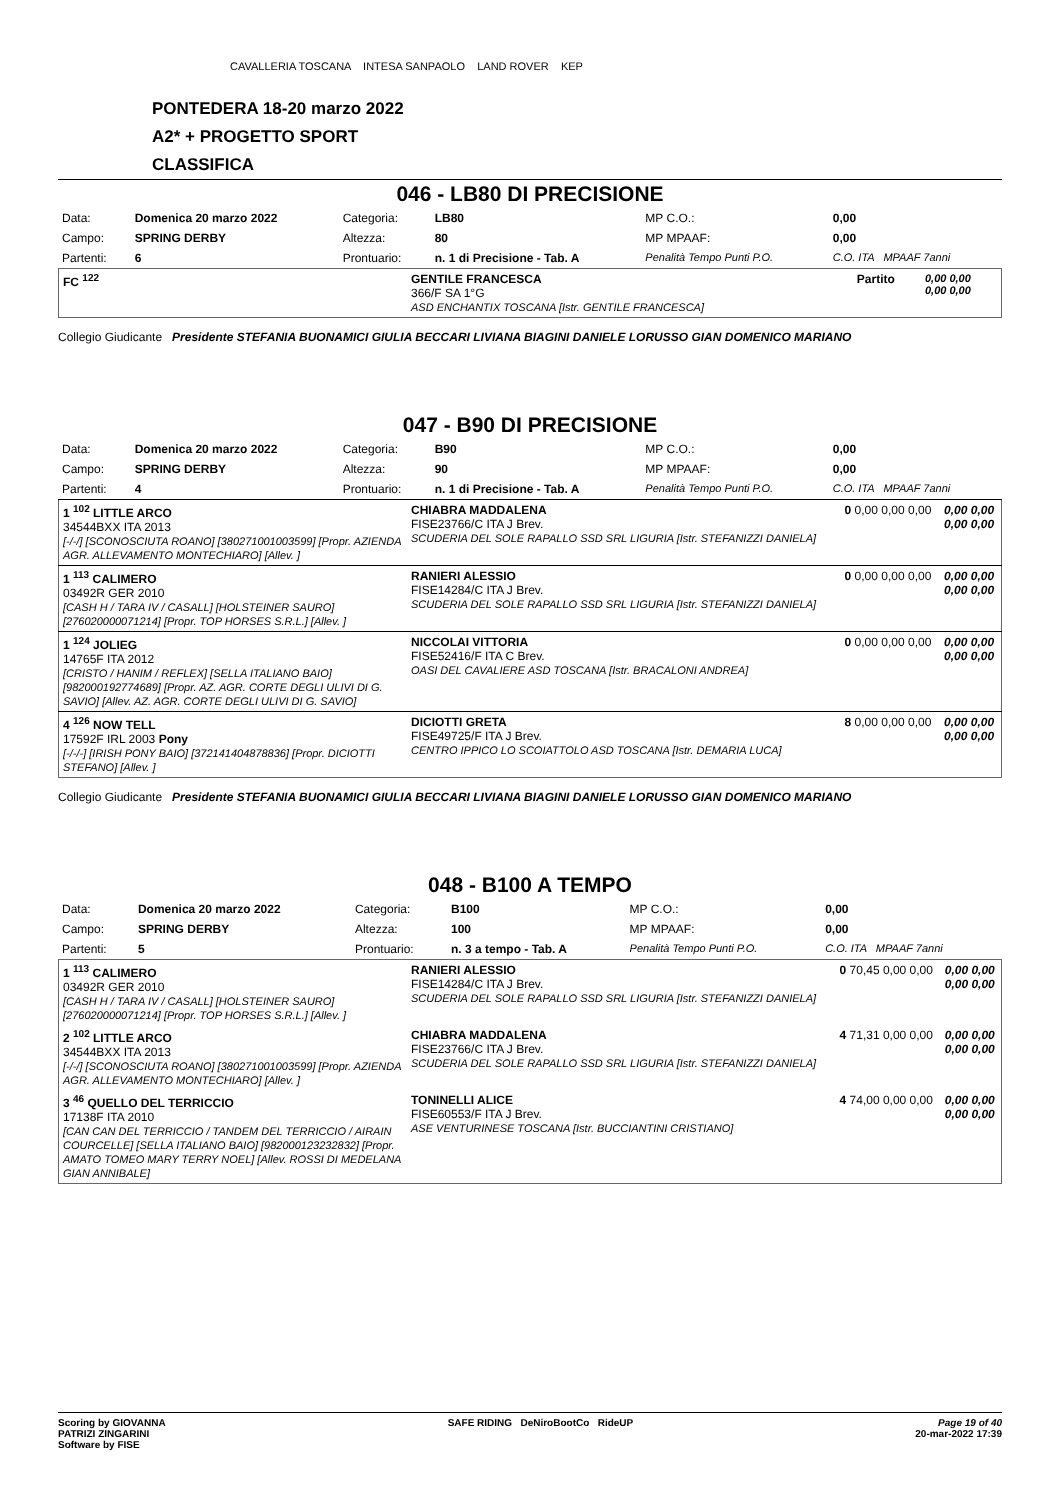CAVALLERIA TOSCANA INTESA SANPAOLO LAND ROVER KEP
PONTEDERA 18-20 marzo 2022
A2* + PROGETTO SPORT
CLASSIFICA
046 - LB80 DI PRECISIONE
| Data: | Domenica 20 marzo 2022 | Categoria: | LB80 | MP C.O.: | 0,00 |
| Campo: | SPRING DERBY | Altezza: | 80 | MP MPAAF: | 0,00 |
| Partenti: | 6 | Prontuario: | n. 1 di Precisione - Tab. A | Penalità Tempo Punti P.O. | C.O. ITA MPAAF 7anni |
| FC <sup>122</sup> | GENTILE FRANCESCA 366/F SA 1°G ASD ENCHANTIX TOSCANA [Istr. GENTILE FRANCESCA] | Partito | 0,00 0,00 0,00 0,00 |
Collegio Giudicante Presidente STEFANIA BUONAMICI GIULIA BECCARI LIVIANA BIAGINI DANIELE LORUSSO GIAN DOMENICO MARIANO
047 - B90 DI PRECISIONE
| Data: | Domenica 20 marzo 2022 | Categoria: | B90 | MP C.O.: | 0,00 |
| Campo: | SPRING DERBY | Altezza: | 90 | MP MPAAF: | 0,00 |
| Partenti: | 4 | Prontuario: | n. 1 di Precisione - Tab. A | Penalità Tempo Punti P.O. | C.O. ITA MPAAF 7anni |
| 1 <sup>102</sup> LITTLE ARCO 34544BXX ITA 2013 [-/-/] [SCONOSCIUTA ROANO] [380271001003599] [Propr. AZIENDA AGR. ALLEVAMENTO MONTECHIARO] [Allev. ] | CHIABRA MADDALENA FISE23766/C ITA J Brev. SCUDERIA DEL SOLE RAPALLO SSD SRL LIGURIA [Istr. STEFANIZZI DANIELA] | 0 0,00 0,00 0,00 | 0,00 0,00 0,00 0,00 |
| 1 <sup>113</sup> CALIMERO 03492R GER 2010 [CASH H / TARA IV / CASALL] [HOLSTEINER SAURO] [276020000071214] [Propr. TOP HORSES S.R.L.] [Allev. ] | RANIERI ALESSIO FISE14284/C ITA J Brev. SCUDERIA DEL SOLE RAPALLO SSD SRL LIGURIA [Istr. STEFANIZZI DANIELA] | 0 0,00 0,00 0,00 | 0,00 0,00 0,00 0,00 |
| 1 <sup>124</sup> JOLIEG 14765F ITA 2012 [CRISTO / HANIM / REFLEX] [SELLA ITALIANO BAIO] [982000192774689] [Propr. AZ. AGR. CORTE DEGLI ULIVI DI G. SAVIO] [Allev. AZ. AGR. CORTE DEGLI ULIVI DI G. SAVIO] | NICCOLAI VITTORIA FISE52416/F ITA C Brev. OASI DEL CAVALIERE ASD TOSCANA [Istr. BRACALONI ANDREA] | 0 0,00 0,00 0,00 | 0,00 0,00 0,00 0,00 |
| 4 <sup>126</sup> NOW TELL 17592F IRL 2003 Pony [-/-/-] [IRISH PONY BAIO] [372141404878836] [Propr. DICIOTTI STEFANO] [Allev. ] | DICIOTTI GRETA FISE49725/F ITA J Brev. CENTRO IPPICO LO SCOIATTOLO ASD TOSCANA [Istr. DEMARIA LUCA] | 8 0,00 0,00 0,00 | 0,00 0,00 0,00 0,00 |
Collegio Giudicante Presidente STEFANIA BUONAMICI GIULIA BECCARI LIVIANA BIAGINI DANIELE LORUSSO GIAN DOMENICO MARIANO
048 - B100 A TEMPO
| Data: | Domenica 20 marzo 2022 | Categoria: | B100 | MP C.O.: | 0,00 |
| Campo: | SPRING DERBY | Altezza: | 100 | MP MPAAF: | 0,00 |
| Partenti: | 5 | Prontuario: | n. 3 a tempo - Tab. A | Penalità Tempo Punti P.O. | C.O. ITA MPAAF 7anni |
| 1 <sup>113</sup> CALIMERO 03492R GER 2010 [CASH H / TARA IV / CASALL] [HOLSTEINER SAURO] [276020000071214] [Propr. TOP HORSES S.R.L.] [Allev. ] | RANIERI ALESSIO FISE14284/C ITA J Brev. SCUDERIA DEL SOLE RAPALLO SSD SRL LIGURIA [Istr. STEFANIZZI DANIELA] | 0 70,45 0,00 0,00 | 0,00 0,00 0,00 0,00 |
| 2 <sup>102</sup> LITTLE ARCO 34544BXX ITA 2013 [-/-/] [SCONOSCIUTA ROANO] [380271001003599] [Propr. AZIENDA AGR. ALLEVAMENTO MONTECHIARO] [Allev. ] | CHIABRA MADDALENA FISE23766/C ITA J Brev. SCUDERIA DEL SOLE RAPALLO SSD SRL LIGURIA [Istr. STEFANIZZI DANIELA] | 4 71,31 0,00 0,00 | 0,00 0,00 0,00 0,00 |
| 3 <sup>46</sup> QUELLO DEL TERRICCIO 17138F ITA 2010 [CAN CAN DEL TERRICCIO / TANDEM DEL TERRICCIO / AIRAIN COURCELLE] [SELLA ITALIANO BAIO] [982000123232832] [Propr. AMATO TOMEO MARY TERRY NOEL] [Allev. ROSSI DI MEDELANA GIAN ANNIBALE] | TONINELLI ALICE FISE60553/F ITA J Brev. ASE VENTURINESE TOSCANA [Istr. BUCCIANTINI CRISTIANO] | 4 74,00 0,00 0,00 | 0,00 0,00 0,00 0,00 |
Scoring by GIOVANNA
PATRIZI ZINGARINI
Software by FISE
SAFE RIDING DeNiroBootCo RideUP
Page 19 of 40
20-mar-2022 17:39